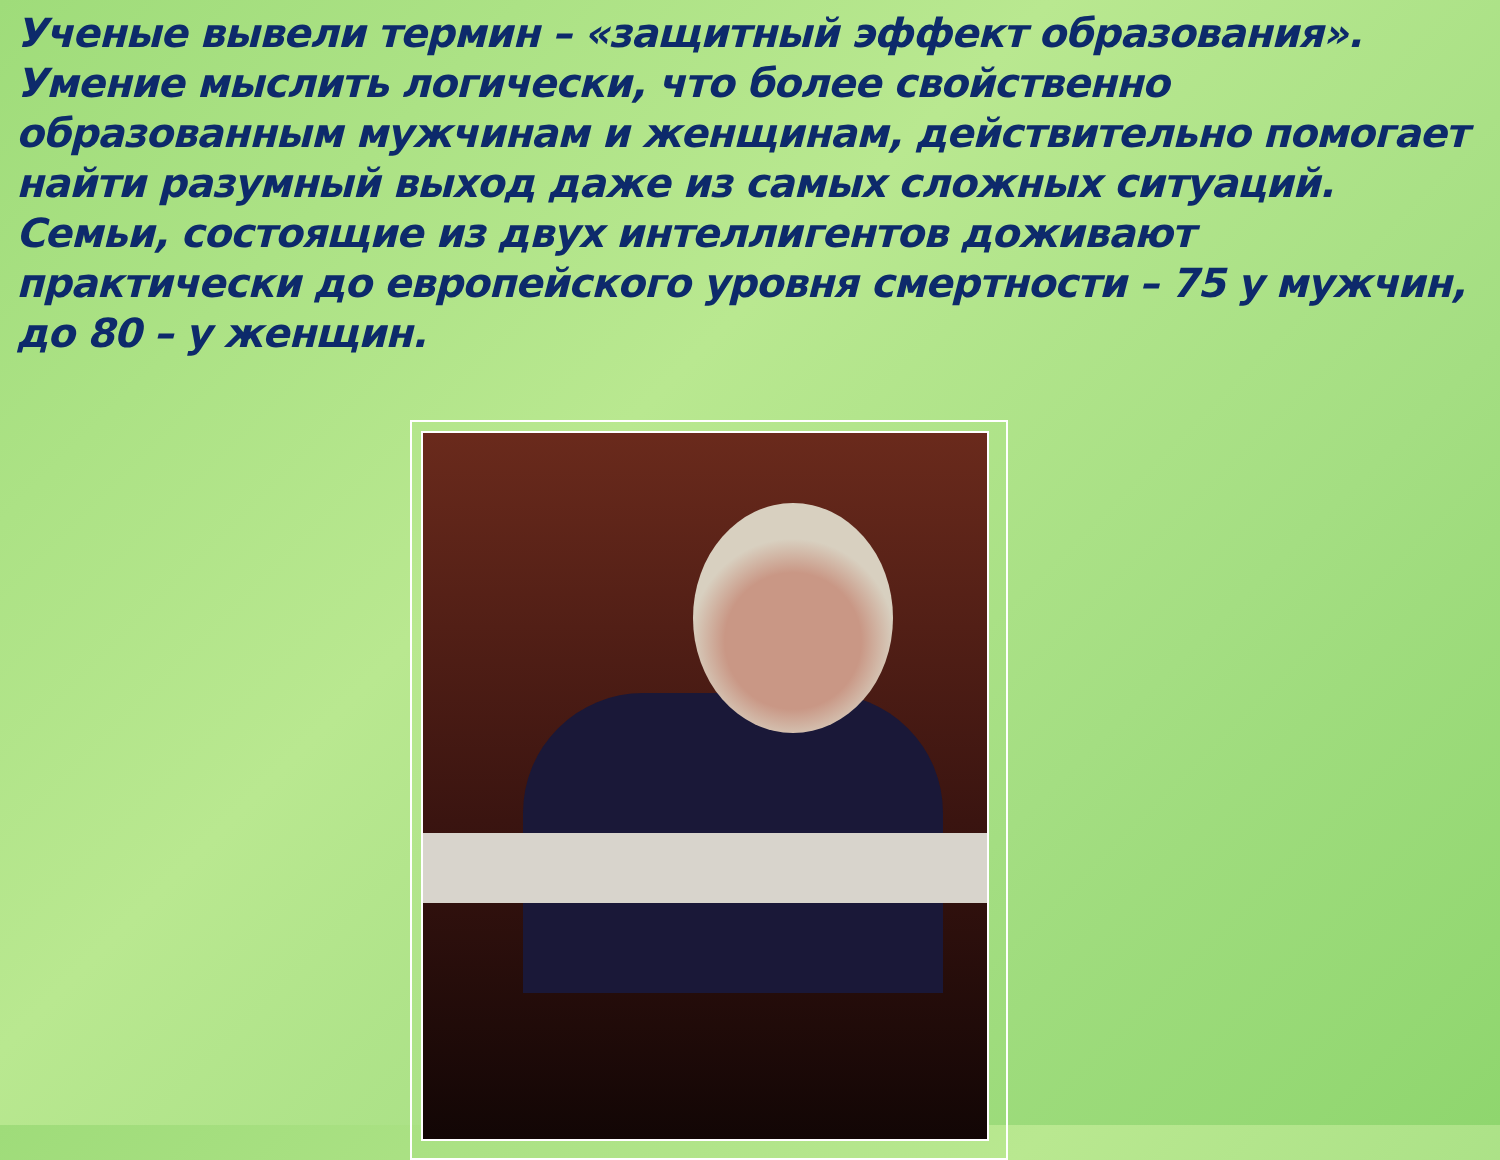Ученые вывели термин – «защитный эффект образования». Умение мыслить логически, что более свойственно образованным мужчинам и женщинам, действительно помогает найти разумный выход даже из самых сложных ситуаций. Семьи, состоящие из двух интеллигентов доживают практически до европейского уровня смертности – 75 у мужчин, до 80 – у женщин.